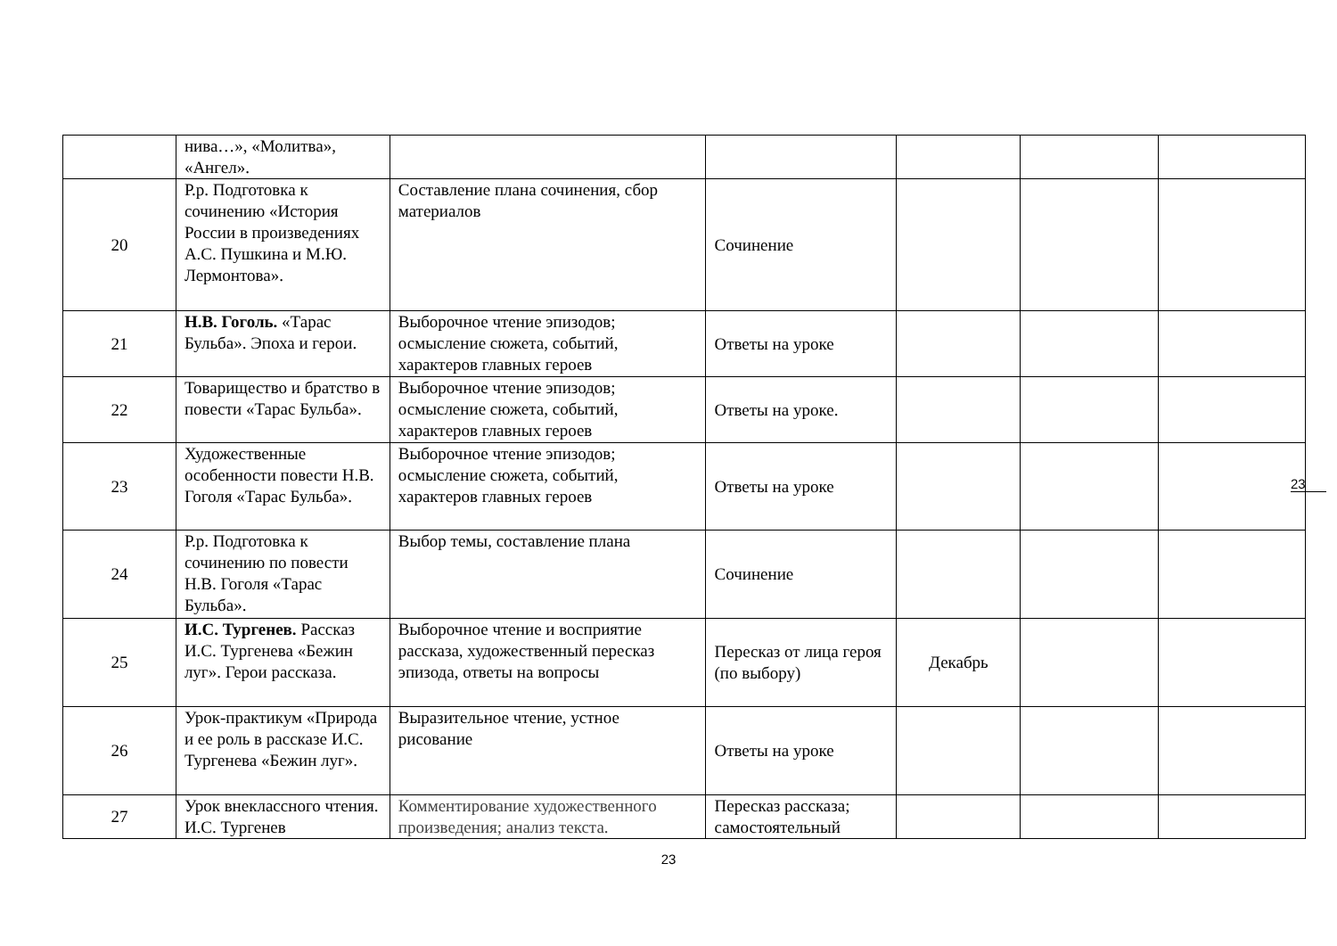| | нива…», «Молитва», «Ангел». | | | | | |
| 20 | Р.р. Подготовка к сочинению «История России в произведениях А.С. Пушкина и М.Ю. Лермонтова». | Составление плана сочинения, сбор материалов | Сочинение | | | |
| 21 | Н.В. Гоголь. «Тарас Бульба». Эпоха и герои. | Выборочное чтение эпизодов; осмысление сюжета, событий, характеров главных героев | Ответы на уроке | | | |
| 22 | Товарищество и братство в повести «Тарас Бульба». | Выборочное чтение эпизодов; осмысление сюжета, событий, характеров главных героев | Ответы на уроке. | | | |
| 23 | Художественные особенности повести Н.В. Гоголя «Тарас Бульба». | Выборочное чтение эпизодов; осмысление сюжета, событий, характеров главных героев | Ответы на уроке | | | |
| 24 | Р.р. Подготовка к сочинению по повести Н.В. Гоголя «Тарас Бульба». | Выбор темы, составление плана | Сочинение | | | |
| 25 | И.С. Тургенев. Рассказ И.С. Тургенева «Бежин луг». Герои рассказа. | Выборочное чтение и восприятие рассказа, художественный пересказ эпизода, ответы на вопросы | Пересказ от лица героя (по выбору) | Декабрь | | |
| 26 | Урок-практикум «Природа и ее роль в рассказе И.С. Тургенева «Бежин луг». | Выразительное чтение, устное рисование | Ответы на уроке | | | |
| 27 | Урок внеклассного чтения. И.С. Тургенев | Комментирование художественного произведения; анализ текста. | Пересказ рассказа; самостоятельный | | | |
23
23